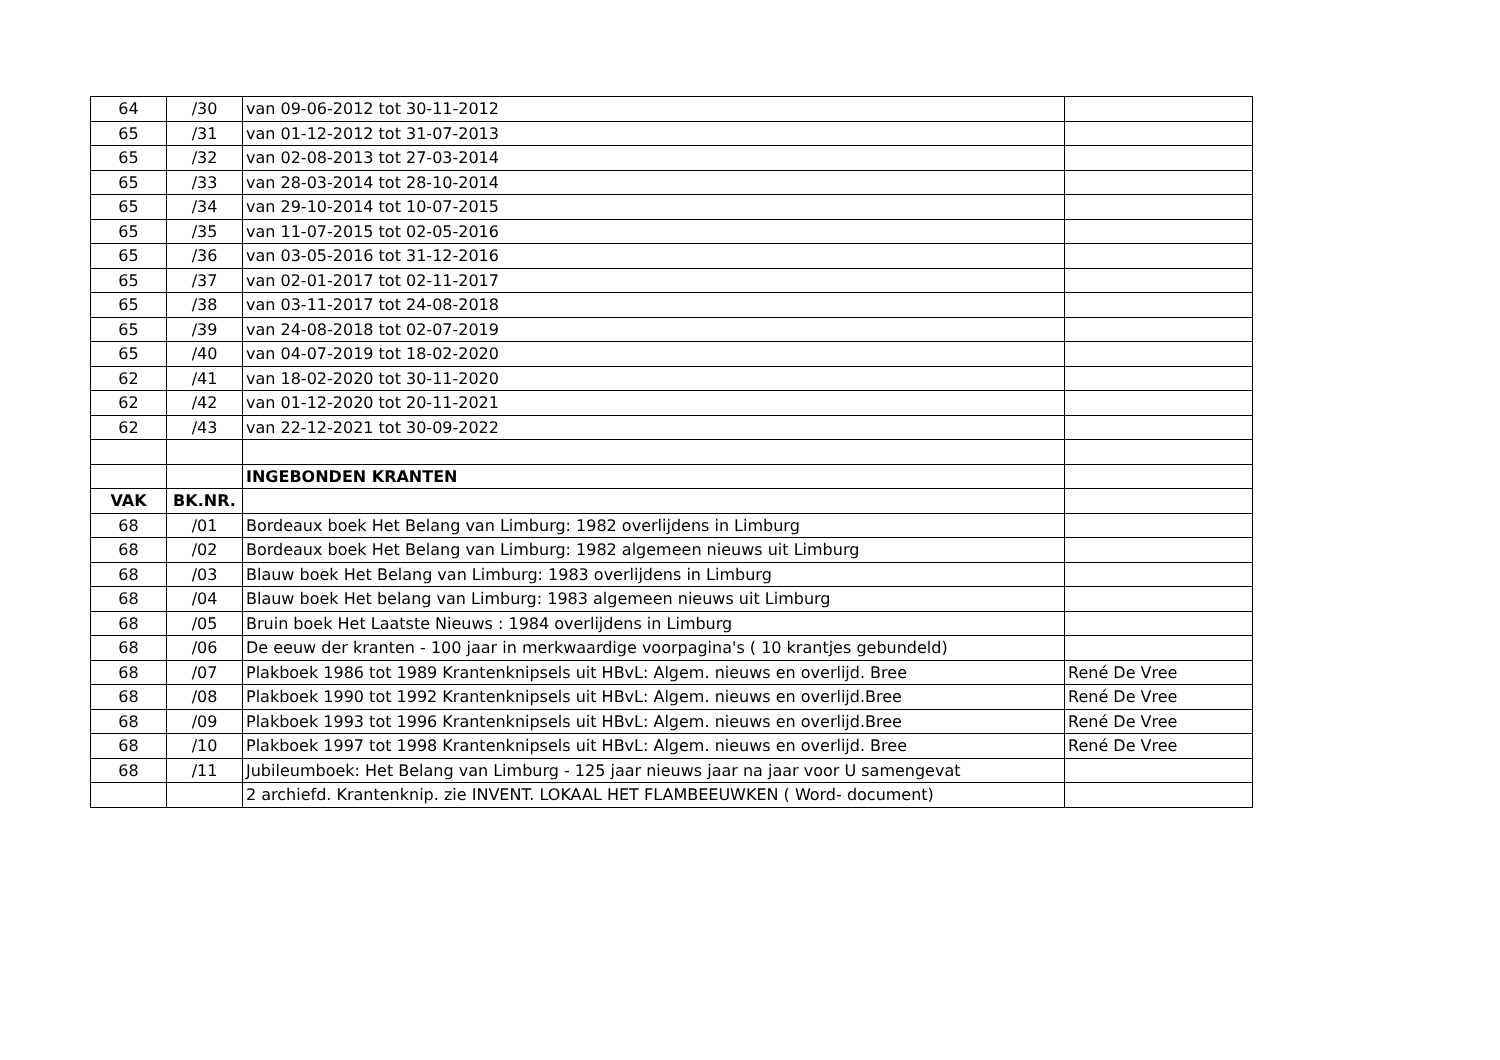| 64 | /30 | van 09-06-2012 tot 30-11-2012 | |
| 65 | /31 | van 01-12-2012 tot 31-07-2013 | |
| 65 | /32 | van 02-08-2013 tot 27-03-2014 | |
| 65 | /33 | van 28-03-2014 tot 28-10-2014 | |
| 65 | /34 | van 29-10-2014 tot 10-07-2015 | |
| 65 | /35 | van 11-07-2015 tot 02-05-2016 | |
| 65 | /36 | van 03-05-2016 tot 31-12-2016 | |
| 65 | /37 | van 02-01-2017 tot 02-11-2017 | |
| 65 | /38 | van 03-11-2017 tot 24-08-2018 | |
| 65 | /39 | van 24-08-2018 tot 02-07-2019 | |
| 65 | /40 | van 04-07-2019 tot 18-02-2020 | |
| 62 | /41 | van 18-02-2020 tot 30-11-2020 | |
| 62 | /42 | van 01-12-2020 tot 20-11-2021 | |
| 62 | /43 | van 22-12-2021 tot 30-09-2022 | |
| | | INGEBONDEN KRANTEN | |
| VAK | BK.NR. | | |
| 68 | /01 | Bordeaux boek Het Belang van Limburg: 1982 overlijdens in Limburg | |
| 68 | /02 | Bordeaux boek Het Belang van Limburg: 1982 algemeen nieuws uit Limburg | |
| 68 | /03 | Blauw boek Het Belang van Limburg: 1983 overlijdens in Limburg | |
| 68 | /04 | Blauw boek Het belang van Limburg: 1983 algemeen nieuws uit Limburg | |
| 68 | /05 | Bruin boek Het Laatste Nieuws : 1984 overlijdens in Limburg | |
| 68 | /06 | De eeuw der kranten - 100 jaar in merkwaardige voorpagina's ( 10 krantjes gebundeld) | |
| 68 | /07 | Plakboek 1986 tot 1989 Krantenknipsels uit HBvL: Algem. nieuws en overlijd. Bree | René De Vree |
| 68 | /08 | Plakboek 1990 tot 1992 Krantenknipsels uit HBvL: Algem. nieuws en overlijd.Bree | René De Vree |
| 68 | /09 | Plakboek 1993 tot 1996 Krantenknipsels uit HBvL: Algem. nieuws en overlijd.Bree | René De Vree |
| 68 | /10 | Plakboek 1997 tot 1998 Krantenknipsels uit HBvL: Algem. nieuws en overlijd. Bree | René De Vree |
| 68 | /11 | Jubileumboek: Het Belang van Limburg - 125 jaar nieuws jaar na jaar voor U samengevat | |
| | | 2 archiefd. Krantenknip. zie INVENT. LOKAAL HET FLAMBEEUWKEN ( Word- document) | |